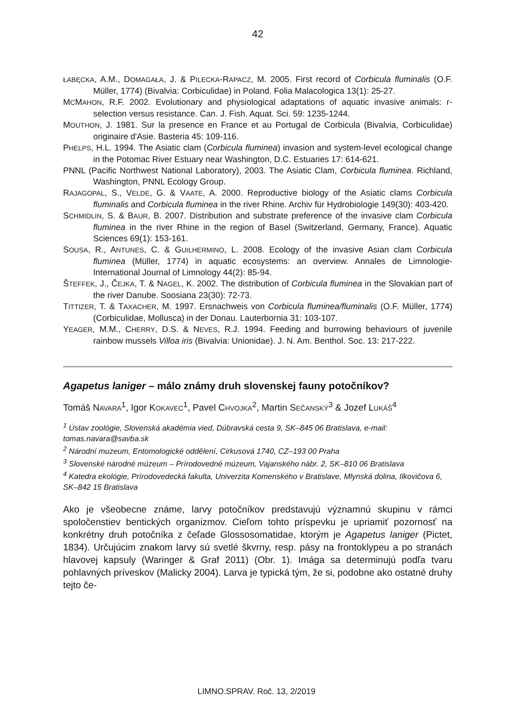42
ŁABĘCKA, A.M., DOMAGAŁA, J. & PILECKA-RAPACZ, M. 2005. First record of Corbicula fluminalis (O.F. Müller, 1774) (Bivalvia: Corbiculidae) in Poland. Folia Malacologica 13(1): 25-27.
MCMAHON, R.F. 2002. Evolutionary and physiological adaptations of aquatic invasive animals: r-selection versus resistance. Can. J. Fish. Aquat. Sci. 59: 1235-1244.
MOUTHON, J. 1981. Sur la presence en France et au Portugal de Corbicula (Bivalvia, Corbiculidae) originaire d'Asie. Basteria 45: 109-116.
PHELPS, H.L. 1994. The Asiatic clam (Corbicula fluminea) invasion and system-level ecological change in the Potomac River Estuary near Washington, D.C. Estuaries 17: 614-621.
PNNL (Pacific Northwest National Laboratory), 2003. The Asiatic Clam, Corbicula fluminea. Richland, Washington, PNNL Ecology Group.
RAJAGOPAL, S., VELDE, G. & VAATE, A. 2000. Reproductive biology of the Asiatic clams Corbicula fluminalis and Corbicula fluminea in the river Rhine. Archiv für Hydrobiologie 149(30): 403-420.
SCHMIDLIN, S. & BAUR, B. 2007. Distribution and substrate preference of the invasive clam Corbicula fluminea in the river Rhine in the region of Basel (Switzerland, Germany, France). Aquatic Sciences 69(1): 153-161.
SOUSA, R., ANTUNES, C. & GUILHERMINO, L. 2008. Ecology of the invasive Asian clam Corbicula fluminea (Müller, 1774) in aquatic ecosystems: an overview. Annales de Limnologie-International Journal of Limnology 44(2): 85-94.
ŠTEFFEK, J., ČEJKA, T. & NAGEL, K. 2002. The distribution of Corbicula fluminea in the Slovakian part of the river Danube. Soosiana 23(30): 72-73.
TITTIZER, T. & TAXACHER, M. 1997. Ersnachweis von Corbicula fluminea/fluminalis (O.F. Müller, 1774) (Corbiculidae, Mollusca) in der Donau. Lauterbornia 31: 103-107.
YEAGER, M.M., CHERRY, D.S. & NEVES, R.J. 1994. Feeding and burrowing behaviours of juvenile rainbow mussels Villoa iris (Bivalvia: Unionidae). J. N. Am. Benthol. Soc. 13: 217-222.
Agapetus laniger – málo známy druh slovenskej fauny potočníkov?
Tomáš NAVARA<sup>1</sup>, Igor KOKAVEC<sup>1</sup>, Pavel CHVOJKA<sup>2</sup>, Martin SEČANSKÝ<sup>3</sup> & Jozef LUKÁŠ<sup>4</sup>
<sup>1</sup> Ústav zoológie, Slovenská akadémia vied, Dúbravská cesta 9, SK–845 06 Bratislava, e-mail: tomas.navara@savba.sk
<sup>2</sup> Národní muzeum, Entomologické oddělení, Cirkusová 1740, CZ–193 00 Praha
<sup>3</sup> Slovenské národné múzeum – Prírodovedné múzeum, Vajanského nábr. 2, SK–810 06 Bratislava
<sup>4</sup> Katedra ekológie, Prírodovedecká fakulta, Univerzita Komenského v Bratislave, Mlynská dolina, Ilkovičova 6, SK–842 15 Bratislava
Ako je všeobecne známe, larvy potočníkov predstavujú významnú skupinu v rámci spoločenstiev bentických organizmov. Cieľom tohto príspevku je upriamiť pozornosť na konkrétny druh potočníka z čeľade Glossosomatidae, ktorým je Agapetus laniger (Pictet, 1834). Určujúcim znakom larvy sú svetlé škvrny, resp. pásy na frontoklypeu a po stranách hlavovej kapsuly (Waringer & Graf 2011) (Obr. 1). Imága sa determinujú podľa tvaru pohlavných príveskov (Malicky 2004). Larva je typická tým, že si, podobne ako ostatné druhy tejto če-
LIMNO.SPRAV. Roč. 13, 2/2019